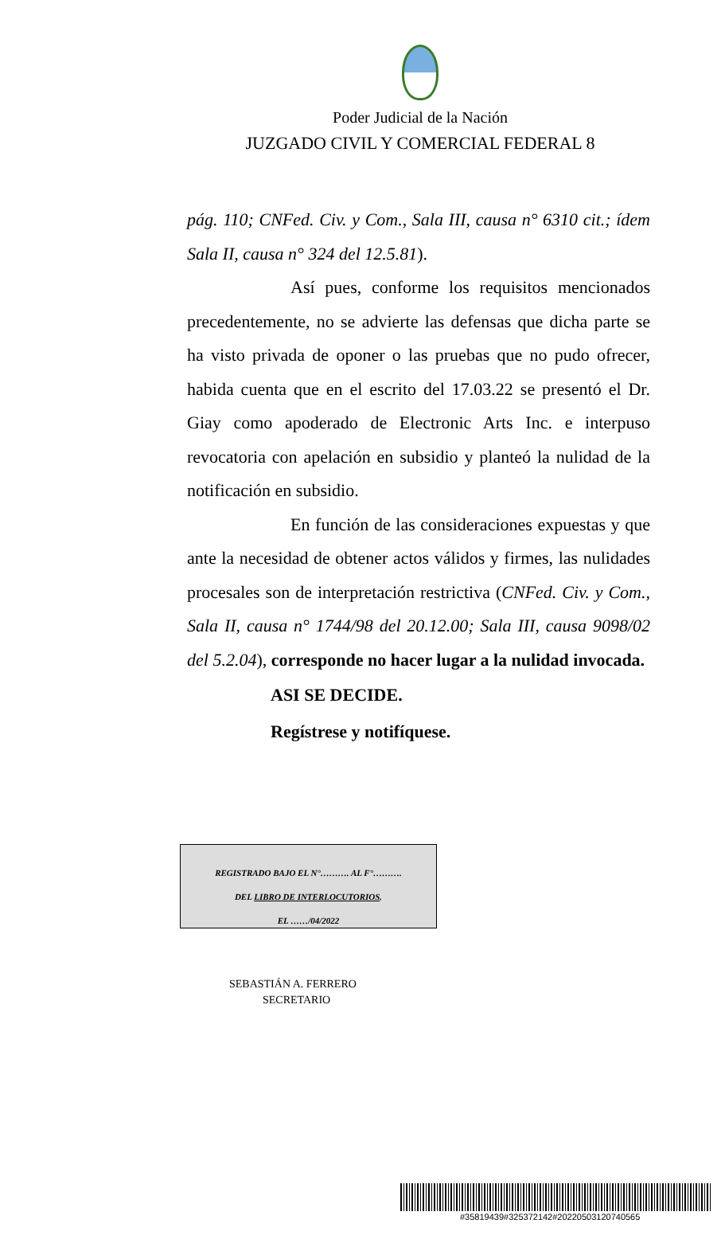Poder Judicial de la Nación
JUZGADO CIVIL Y COMERCIAL FEDERAL 8
pág. 110; CNFed. Civ. y Com., Sala III, causa n° 6310 cit.; ídem Sala II, causa n° 324 del 12.5.81).
Así pues, conforme los requisitos mencionados precedentemente, no se advierte las defensas que dicha parte se ha visto privada de oponer o las pruebas que no pudo ofrecer, habida cuenta que en el escrito del 17.03.22 se presentó el Dr. Giay como apoderado de Electronic Arts Inc. e interpuso revocatoria con apelación en subsidio y planteó la nulidad de la notificación en subsidio.
En función de las consideraciones expuestas y que ante la necesidad de obtener actos válidos y firmes, las nulidades procesales son de interpretación restrictiva (CNFed. Civ. y Com., Sala II, causa n° 1744/98 del 20.12.00; Sala III, causa 9098/02 del 5.2.04), corresponde no hacer lugar a la nulidad invocada.
ASI SE DECIDE.
Regístrese y notifíquese.
REGISTRADO BAJO EL N°………. AL F°……….
DEL LIBRO DE INTERLOCUTORIOS.
EL ……/04/2022
SEBASTIÁN A. FERRERO
SECRETARIO
#35819439#325372142#20220503120740565